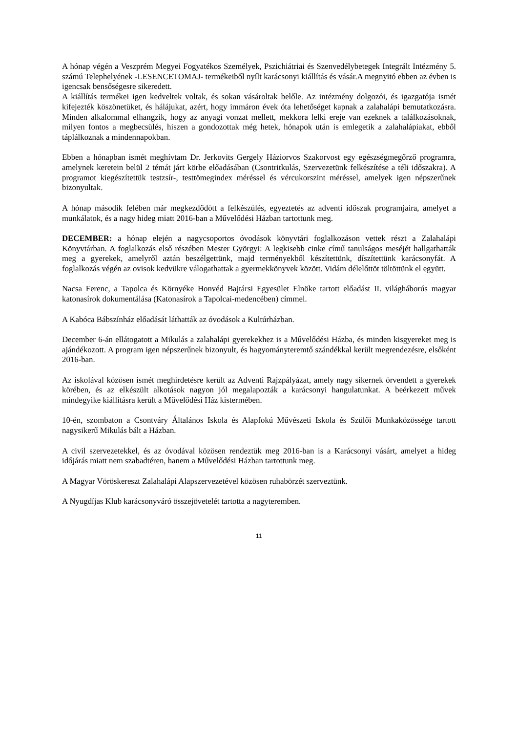A hónap végén a Veszprém Megyei Fogyatékos Személyek, Pszichiátriai és Szenvedélybetegek Integrált Intézmény 5. számú Telephelyének -LESENCETOMAJ- termékeiből nyílt karácsonyi kiállítás és vásár.A megnyitó ebben az évben is igencsak bensőségesre sikeredett.
A kiállítás termékei igen kedveltek voltak, és sokan vásároltak belőle. Az intézmény dolgozói, és igazgatója ismét kifejezték köszönetüket, és hálájukat, azért, hogy immáron évek óta lehetőséget kapnak a zalahalápi bemutatkozásra. Minden alkalommal elhangzik, hogy az anyagi vonzat mellett, mekkora lelki ereje van ezeknek a találkozásoknak, milyen fontos a megbecsülés, hiszen a gondozottak még hetek, hónapok után is emlegetik a zalahalápiakat, ebből táplálkoznak a mindennapokban.
Ebben a hónapban ismét meghívtam Dr. Jerkovits Gergely Háziorvos Szakorvost egy egészségmegőrző programra, amelynek keretein belül 2 témát járt körbe előadásában (Csontritkulás, Szervezetünk felkészítése a téli időszakra). A programot kiegészítettük testzsír-, testtömegindex méréssel és vércukorszint méréssel, amelyek igen népszerűnek bizonyultak.
A hónap második felében már megkezdődött a felkészülés, egyeztetés az adventi időszak programjaira, amelyet a munkálatok, és a nagy hideg miatt 2016-ban a Művelődési Házban tartottunk meg.
DECEMBER: a hónap elején a nagycsoportos óvodások könyvtári foglalkozáson vettek részt a Zalahalápi Könyvtárban. A foglalkozás első részében Mester Györgyi: A legkisebb cinke című tanulságos meséjét hallgathatták meg a gyerekek, amelyről aztán beszélgettünk, majd terményekből készítettünk, díszítettünk karácsonyfát. A foglalkozás végén az ovisok kedvükre válogathattak a gyermekkönyvek között. Vidám délelőttöt töltöttünk el együtt.
Nacsa Ferenc, a Tapolca és Környéke Honvéd Bajtársi Egyesület Elnöke tartott előadást II. világháborús magyar katonasírok dokumentálása (Katonasírok a Tapolcai-medencében) címmel.
A Kabóca Bábszínház előadását láthatták az óvodások a Kultúrházban.
December 6-án ellátogatott a Mikulás a zalahalápi gyerekekhez is a Művelődési Házba, és minden kisgyereket meg is ajándékozott. A program igen népszerűnek bizonyult, és hagyományteremtő szándékkal került megrendezésre, elsőként 2016-ban.
Az iskolával közösen ismét meghirdetésre került az Adventi Rajzpályázat, amely nagy sikernek örvendett a gyerekek körében, és az elkészült alkotások nagyon jól megalapozták a karácsonyi hangulatunkat. A beérkezett művek mindegyike kiállításra került a Művelődési Ház kistermében.
10-én, szombaton a Csontváry Általános Iskola és Alapfokú Művészeti Iskola és Szülői Munkaközössége tartott nagysikerű Mikulás bált a Házban.
A civil szervezetekkel, és az óvodával közösen rendeztük meg 2016-ban is a Karácsonyi vásárt, amelyet a hideg időjárás miatt nem szabadtéren, hanem a Művelődési Házban tartottunk meg.
A Magyar Vöröskereszt Zalahalápi Alapszervezetével közösen ruhabörzét szerveztünk.
A Nyugdíjas Klub karácsonyváró összejövetelét tartotta a nagyteremben.
11